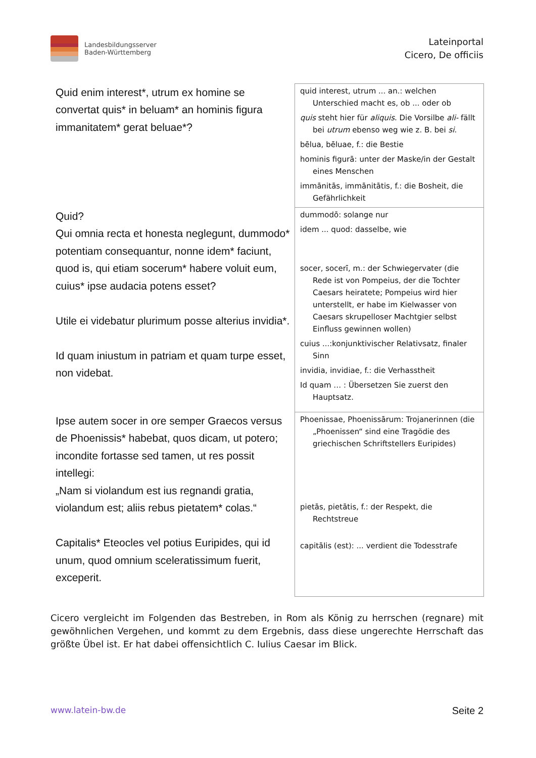Landesbildungsserver
Baden-Württemberg
Lateinportal
Cicero, De officiis
| Quid enim interest*, utrum ex homine se convertat quis* in beluam* an hominis figura immanitatem* gerat beluae*? | quid interest, utrum ... an.: welchen Unterschied macht es, ob ... oder ob quis steht hier für aliquis . Die Vorsilbe ali- fällt bei utrum ebenso weg wie z. B. bei si . bēlua, bēluae, f.: die Bestie hominis figurā: unter der Maske/in der Gestalt eines Menschen immānitās, immānitātis, f.: die Bosheit, die Gefährlichkeit |
| Quid? Qui omnia recta et honesta neglegunt, dummodo* potentiam consequantur, nonne idem* faciunt, quod is, qui etiam socerum* habere voluit eum, cuius* ipse audacia potens esset? Utile ei videbatur plurimum posse alterius invidia*. Id quam iniustum in patriam et quam turpe esset, non videbat. | dummodō: solange nur idem ... quod: dasselbe, wie socer, socerī, m.: der Schwiegervater (die Rede ist von Pompeius, der die Tochter Caesars heiratete; Pompeius wird hier unterstellt, er habe im Kielwasser von Caesars skrupelloser Machtgier selbst Einfluss gewinnen wollen) cuius ...:konjunktivischer Relativsatz, finaler Sinn invidia, invidiae, f.: die Verhasstheit Id quam … : Übersetzen Sie zuerst den Hauptsatz. |
| Ipse autem socer in ore semper Graecos versus de Phoenissis* habebat, quos dicam, ut potero; incondite fortasse sed tamen, ut res possit intellegi: „Nam si violandum est ius regnandi gratia, violandum est; aliis rebus pietatem* colas.“ Capitalis* Eteocles vel potius Euripides, qui id unum, quod omnium sceleratissimum fuerit, exceperit. | Phoenissae, Phoenissārum: Trojanerinnen (die „Phoenissen“ sind eine Tragödie des griechischen Schriftstellers Euripides) pietās, pietātis, f.: der Respekt, die Rechtstreue capitālis (est): ... verdient die Todesstrafe |
Cicero vergleicht im Folgenden das Bestreben, in Rom als König zu herrschen (regnare) mit gewöhnlichen Vergehen, und kommt zu dem Ergebnis, dass diese ungerechte Herrschaft das größte Übel ist. Er hat dabei offensichtlich C. Iulius Caesar im Blick.
www.latein-bw.de Seite 2